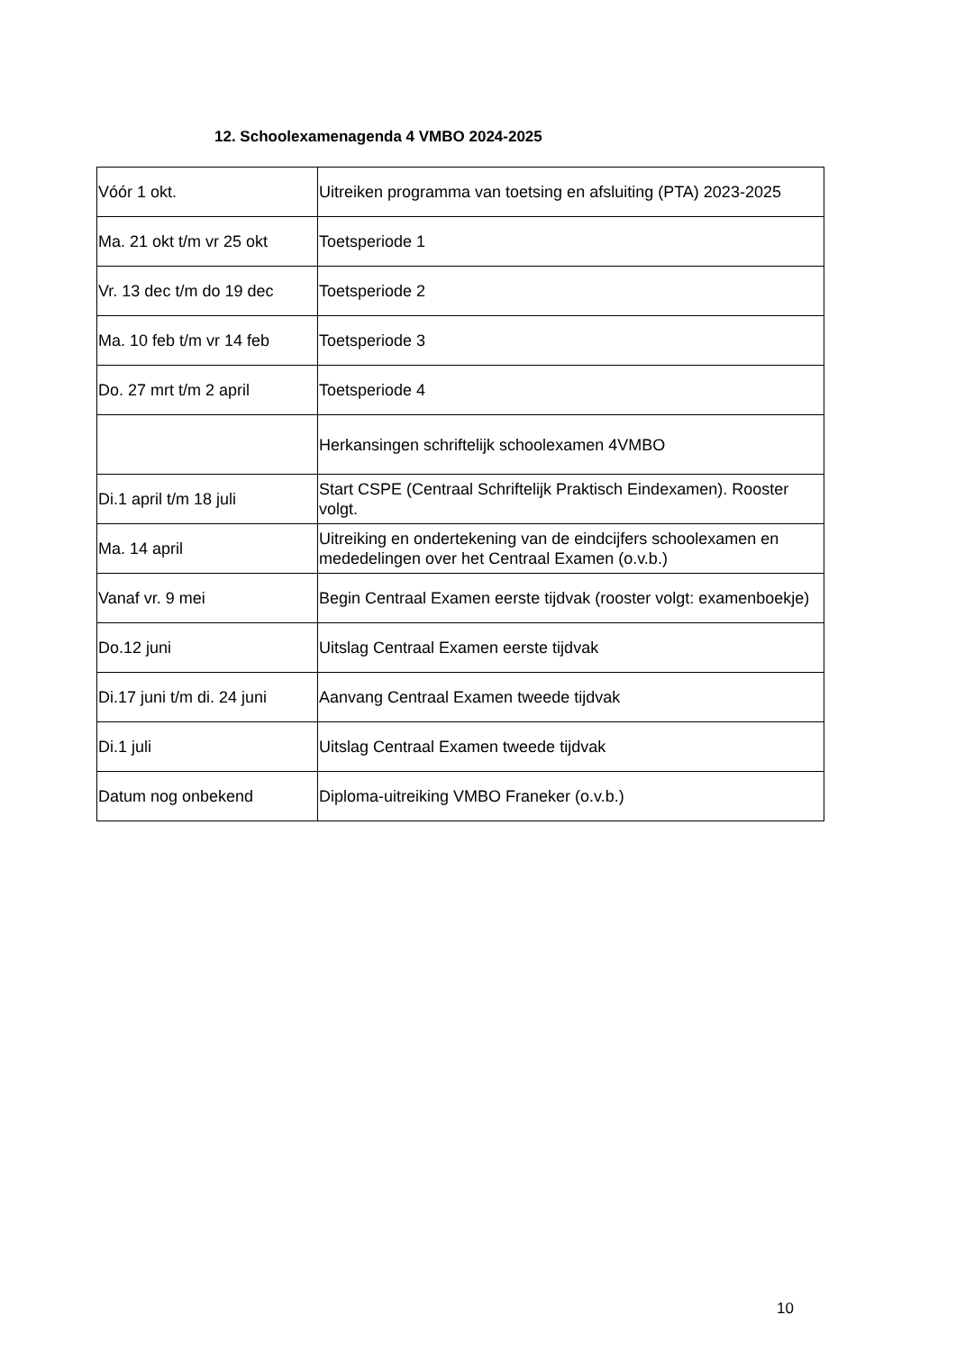12. Schoolexamenagenda 4 VMBO 2024-2025
| Vóór 1 okt. | Uitreiken programma van toetsing en afsluiting (PTA) 2023-2025 |
| Ma. 21 okt t/m vr 25 okt | Toetsperiode 1 |
| Vr. 13 dec t/m do 19 dec | Toetsperiode 2 |
| Ma. 10 feb t/m vr 14 feb | Toetsperiode 3 |
| Do. 27 mrt t/m 2 april | Toetsperiode 4 |
| | Herkansingen schriftelijk schoolexamen 4VMBO |
| Di.1 april t/m 18 juli | Start CSPE (Centraal Schriftelijk Praktisch Eindexamen). Rooster volgt. |
| Ma. 14 april | Uitreiking en ondertekening van de eindcijfers schoolexamen en mededelingen over het Centraal Examen (o.v.b.) |
| Vanaf vr. 9 mei | Begin Centraal Examen eerste tijdvak (rooster volgt: examenboekje) |
| Do.12 juni | Uitslag Centraal Examen eerste tijdvak |
| Di.17 juni t/m di. 24 juni | Aanvang Centraal Examen tweede tijdvak |
| Di.1 juli | Uitslag Centraal Examen tweede tijdvak |
| Datum nog onbekend | Diploma-uitreiking VMBO Franeker (o.v.b.) |
10